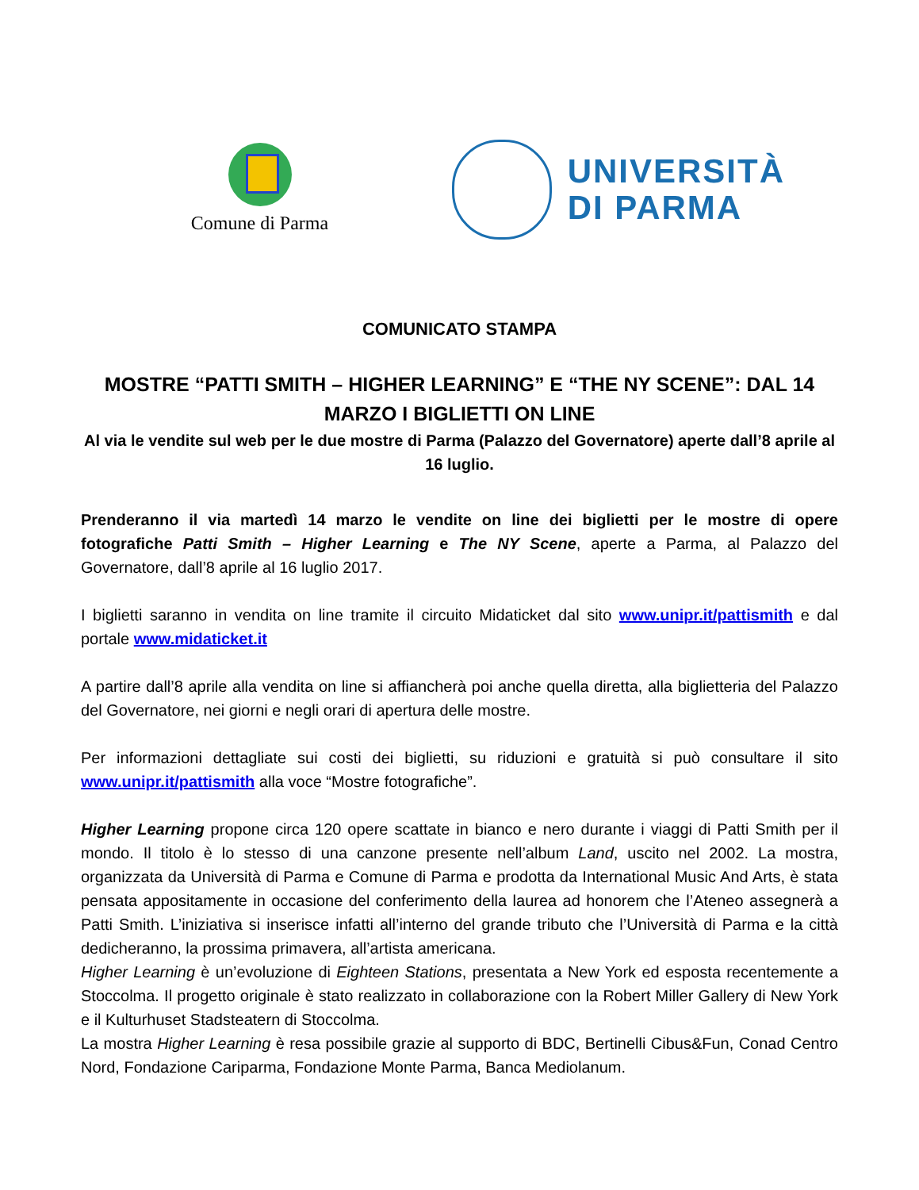Comune di Parma
UNIVERSITÀ
DI PARMA
COMUNICATO STAMPA
MOSTRE “PATTI SMITH – HIGHER LEARNING” E “THE NY SCENE”: DAL 14 MARZO I BIGLIETTI ON LINE
Al via le vendite sul web per le due mostre di Parma (Palazzo del Governatore) aperte dall’8 aprile al 16 luglio.
Prenderanno il via martedì 14 marzo le vendite on line dei biglietti per le mostre di opere fotografiche Patti Smith – Higher Learning e The NY Scene, aperte a Parma, al Palazzo del Governatore, dall’8 aprile al 16 luglio 2017.
I biglietti saranno in vendita on line tramite il circuito Midaticket dal sito www.unipr.it/pattismith e dal portale www.midaticket.it
A partire dall’8 aprile alla vendita on line si affiancherà poi anche quella diretta, alla biglietteria del Palazzo del Governatore, nei giorni e negli orari di apertura delle mostre.
Per informazioni dettagliate sui costi dei biglietti, su riduzioni e gratuità si può consultare il sito www.unipr.it/pattismith alla voce “Mostre fotografiche”.
Higher Learning propone circa 120 opere scattate in bianco e nero durante i viaggi di Patti Smith per il mondo. Il titolo è lo stesso di una canzone presente nell’album Land, uscito nel 2002. La mostra, organizzata da Università di Parma e Comune di Parma e prodotta da International Music And Arts, è stata pensata appositamente in occasione del conferimento della laurea ad honorem che l’Ateneo assegnerà a Patti Smith. L’iniziativa si inserisce infatti all’interno del grande tributo che l’Università di Parma e la città dedicheranno, la prossima primavera, all’artista americana.
Higher Learning è un’evoluzione di Eighteen Stations, presentata a New York ed esposta recentemente a Stoccolma. Il progetto originale è stato realizzato in collaborazione con la Robert Miller Gallery di New York e il Kulturhuset Stadsteatern di Stoccolma.
La mostra Higher Learning è resa possibile grazie al supporto di BDC, Bertinelli Cibus&Fun, Conad Centro Nord, Fondazione Cariparma, Fondazione Monte Parma, Banca Mediolanum.